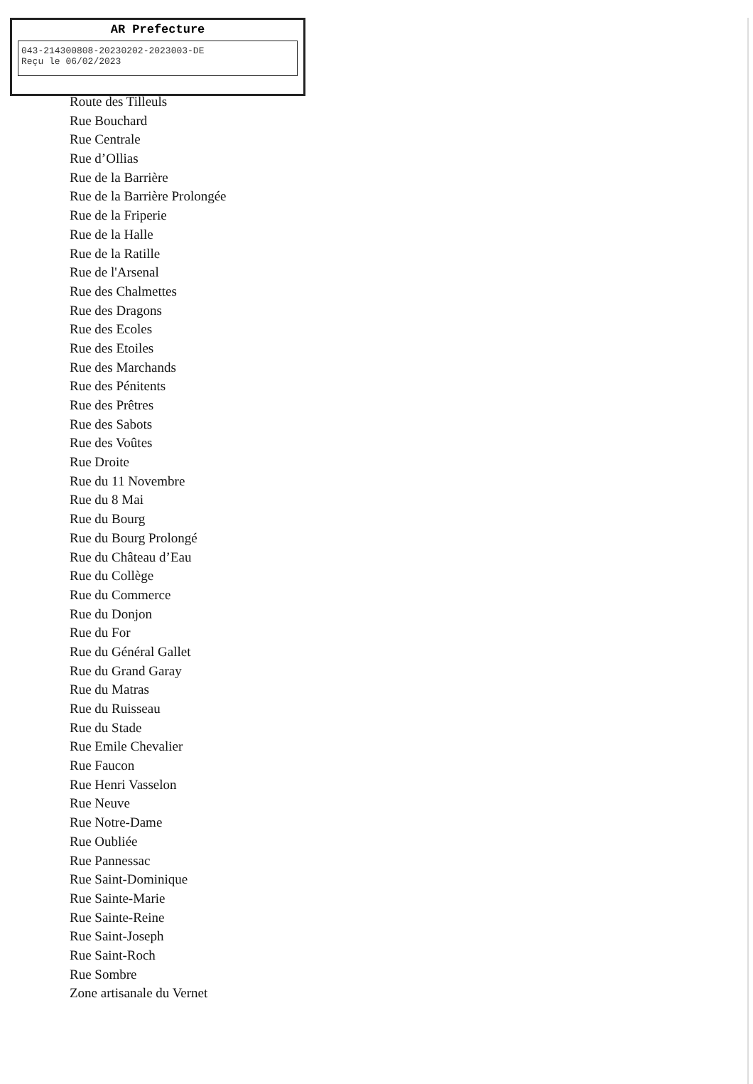AR Prefecture
043-214300808-20230202-2023003-DE
Reçu le 06/02/2023
Route des Tilleuls
Rue Bouchard
Rue Centrale
Rue d’Ollias
Rue de la Barrière
Rue de la Barrière Prolongée
Rue de la Friperie
Rue de la Halle
Rue de la Ratille
Rue de l'Arsenal
Rue des Chalmettes
Rue des Dragons
Rue des Ecoles
Rue des Etoiles
Rue des Marchands
Rue des Pénitents
Rue des Prêtres
Rue des Sabots
Rue des Voûtes
Rue Droite
Rue du 11 Novembre
Rue du 8 Mai
Rue du Bourg
Rue du Bourg Prolongé
Rue du Château d’Eau
Rue du Collège
Rue du Commerce
Rue du Donjon
Rue du For
Rue du Général Gallet
Rue du Grand Garay
Rue du Matras
Rue du Ruisseau
Rue du Stade
Rue Emile Chevalier
Rue Faucon
Rue Henri Vasselon
Rue Neuve
Rue Notre-Dame
Rue Oubliée
Rue Pannessac
Rue Saint-Dominique
Rue Sainte-Marie
Rue Sainte-Reine
Rue Saint-Joseph
Rue Saint-Roch
Rue Sombre
Zone artisanale du Vernet